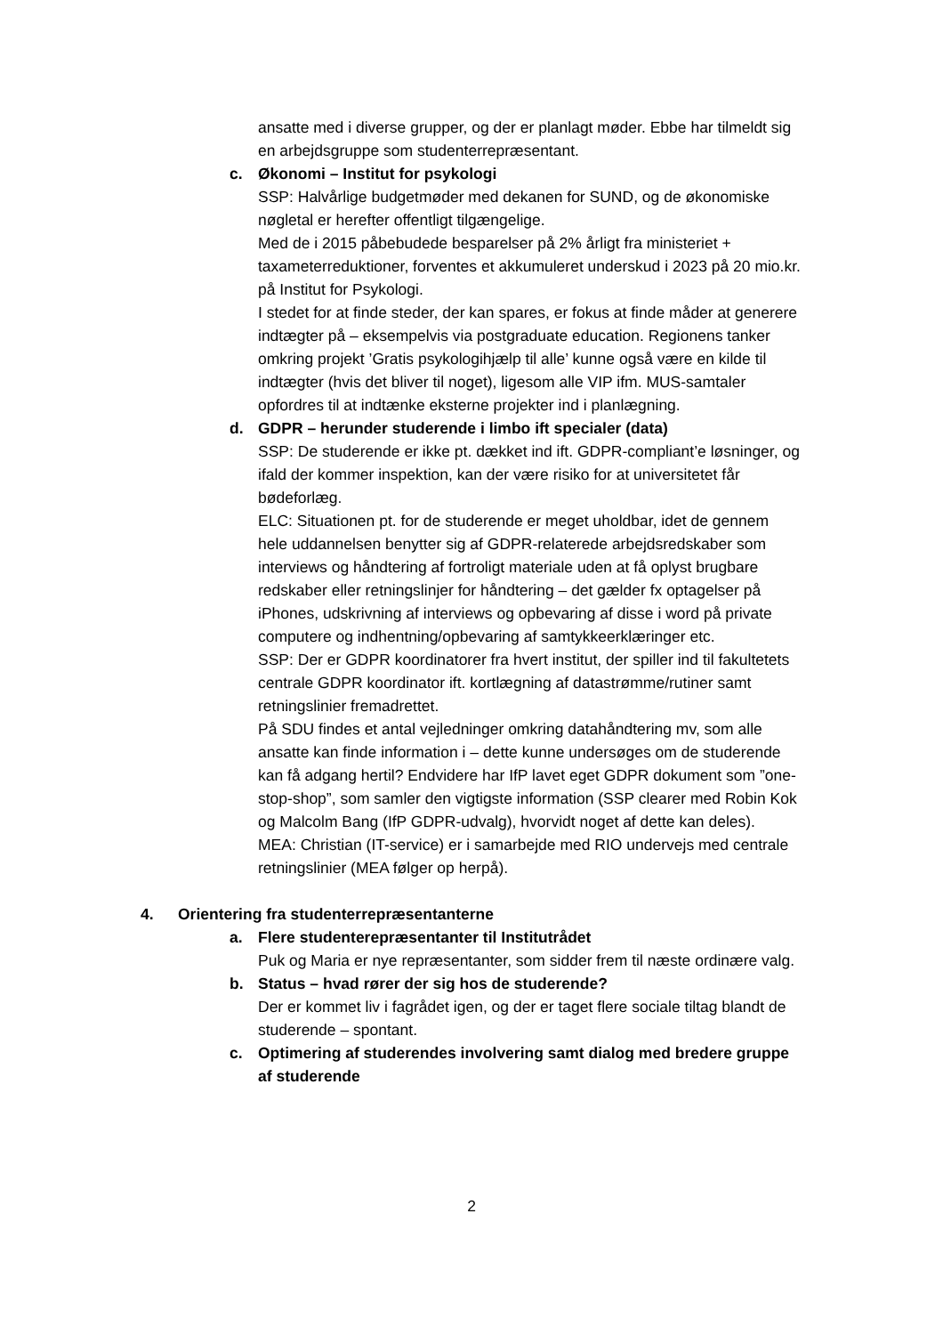ansatte med i diverse grupper, og der er planlagt møder. Ebbe har tilmeldt sig en arbejdsgruppe som studenterrepræsentant.
c. Økonomi – Institut for psykologi
SSP: Halvårlige budgetmøder med dekanen for SUND, og de økonomiske nøgletal er herefter offentligt tilgængelige.
Med de i 2015 påbebudede besparelser på 2% årligt fra ministeriet + taxameterreduktioner, forventes et akkumuleret underskud i 2023 på 20 mio.kr. på Institut for Psykologi.
I stedet for at finde steder, der kan spares, er fokus at finde måder at generere indtægter på – eksempelvis via postgraduate education. Regionens tanker omkring projekt ’Gratis psykologihjælp til alle’ kunne også være en kilde til indtægter (hvis det bliver til noget), ligesom alle VIP ifm. MUS-samtaler opfordres til at indtænke eksterne projekter ind i planlægning.
d. GDPR – herunder studerende i limbo ift specialer (data)
SSP: De studerende er ikke pt. dækket ind ift. GDPR-compliant’e løsninger, og ifald der kommer inspektion, kan der være risiko for at universitetet får bødeforlæg.
ELC: Situationen pt. for de studerende er meget uholdbar, idet de gennem hele uddannelsen benytter sig af GDPR-relaterede arbejdsredskaber som interviews og håndtering af fortroligt materiale uden at få oplyst brugbare redskaber eller retningslinjer for håndtering – det gælder fx optagelser på iPhones, udskrivning af interviews og opbevaring af disse i word på private computere og indhentning/opbevaring af samtykkeerklæringer etc.
SSP: Der er GDPR koordinatorer fra hvert institut, der spiller ind til fakultetets centrale GDPR koordinator ift. kortlægning af datastrømme/rutiner samt retningslinier fremadrettet.
På SDU findes et antal vejledninger omkring datahåndtering mv, som alle ansatte kan finde information i – dette kunne undersøges om de studerende kan få adgang hertil? Endvidere har IfP lavet eget GDPR dokument som ”one-stop-shop”, som samler den vigtigste information (SSP clearer med Robin Kok og Malcolm Bang (IfP GDPR-udvalg), hvorvidt noget af dette kan deles).
MEA: Christian (IT-service) er i samarbejde med RIO undervejs med centrale retningslinier (MEA følger op herpå).
4. Orientering fra studenterrepræsentanterne
a. Flere studenterepræsentanter til Institutrådet
Puk og Maria er nye repræsentanter, som sidder frem til næste ordinære valg.
b. Status – hvad rører der sig hos de studerende?
Der er kommet liv i fagrådet igen, og der er taget flere sociale tiltag blandt de studerende – spontant.
c. Optimering af studerendes involvering samt dialog med bredere gruppe af studerende
2